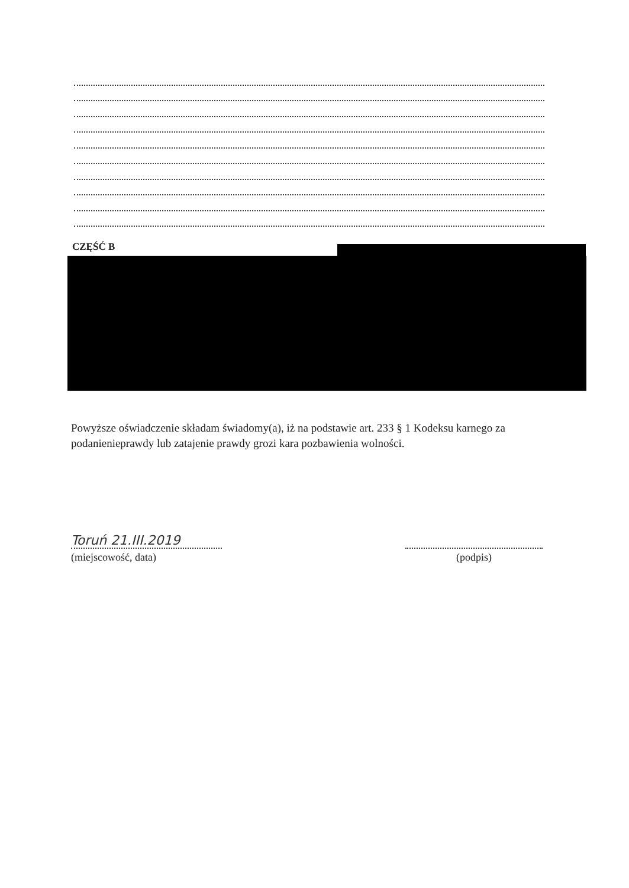CZĘŚĆ B
Powyższe oświadczenie składam świadomy(a), iż na podstawie art. 233 § 1 Kodeksu karnego za podanienieprawdy lub zatajenie prawdy grozi kara pozbawienia wolności.
Toruń 21.III.2019
(miejscowość, data)
(podpis)